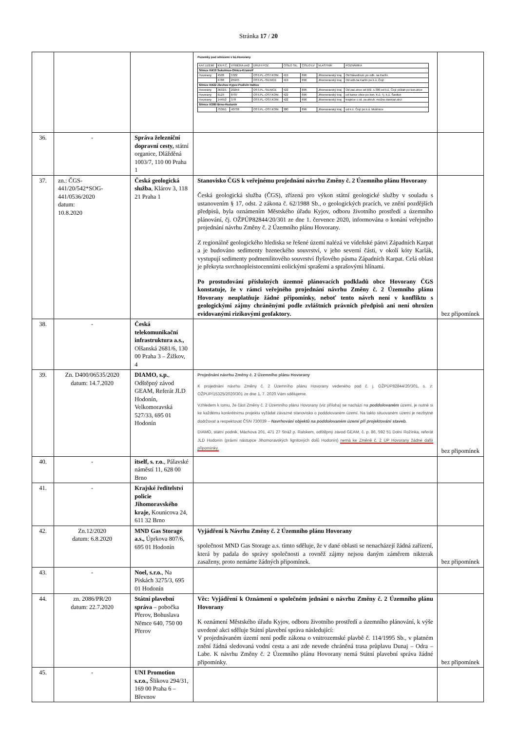Stránka 17 / 20
| | | | Pozemky pod silnicemi v kú.Hovorany / KAT.UZEMÍ / KN P.Č. / VÝMĚRA vm2 / DRUH POZ. / ČÍSLO SIL. / ČÍSLO LV / VLASTNÍK / POZNÁMKA / / --- / --- / --- / --- / --- / --- / --- / --- / / Silnice II/419 Sokolnice-Otnice-Krumvíř / / / / / / / / / Hovorany / 4508 / 5322 / OST.PL.-OST.KOM. / 419 / 896 / Jihomoravský kraj / Od Násedlovic po odb. na Karlín / / / 4788 / 25945 / OST.PL.-SILNICE / 419 / 896 / Jihomoravský kraj / Od odb.na Karlín po k.ú. Čejč / / Silnice II/422 Zlechov-Kyjov-Podivín-Valtice / / / / / / / / / Hovorany / 3632/1 / 20259 / OST.PL.-SILNICE / 422 / 896 / Jihomoravský kraj / Od zač.obce od křiž. s 380 od k.ú. Čejč průtah po kon.obce / / Hovorany / 6129 / 8707 / OST.PL.-OST.KOM. / 422 / 896 / Jihomoravský kraj / od konce obce po kon. K.ú. Tj. k.ú. Šardice / / Hovorany / 1445/2 / 378 / OST.PL.-OST.KOM. / 422 / 896 / Jihomoravský kraj / krajnice u sil. za obrub. možno darovat obci / / Silnice II/380 Brno-Hodonín / / / / / / / / / / 7536/1 / 40738 / OST.PL.-OST.KOM. / 380 / 896 / Jihomoravský kraj / od k.ú. Čejč po k.ú. Mutěnice / | |
| 36. | - | Správa železniční dopravní cesty, státní organice, Dlážděná 1003/7, 110 00 Praha 1 | | |
| 37. | zn.: ČGS-441/20/542*SOG-441/0536/2020 datum: 10.8.2020 | Česká geologická služba , Klárov 3, 118 21 Praha 1 | Stanovisko ČGS k veřejnému projednání návrhu Změny č. 2 Územního plánu Hovorany Česká geologická služba (ČGS), zřízená pro výkon státní geologické služby v souladu s ustanovením § 17, odst. 2 zákona č. 62/1988 Sb., o geologických pracích, ve znění pozdějších předpisů, byla oznámením Městského úřadu Kyjov, odboru životního prostředí a územního plánování, čj. OŽPÚP82844/20/301 ze dne 1. července 2020, informována o konání veřejného projednání návrhu Změny č. 2 Územního plánu Hovorany. Z regionálně geologického hlediska se řešené území nalézá ve vídeňské pánvi Západních Karpat a je budováno sedimenty bzeneckého souvrství, v jeho severní části, v okolí kóty Karlák, vystupují sedimenty podmenilitového souvrství flyšového pásma Západních Karpat. Celá oblast je překryta svrchnopleistocenními eolickými sprašemi a sprašovými hlínami. Po prostudování příslušných územně plánovacích podkladů obce Hovorany ČGS konstatuje, že v rámci veřejného projednání návrhu Změny č. 2 Územního plánu Hovorany neuplatňuje žádné připomínky, neboť tento návrh není v konfliktu s geologickými zájmy chráněnými podle zvláštních právních předpisů ani není ohrožen evidovanými rizikovými geofaktory. | bez připomínek |
| 38. | - | Česká telekomunikační infrastruktura a.s., Olšanská 2681/6, 130 00 Praha 3 – Žižkov, 4 | | |
| 39. | Zn. D400/06535/2020 datum: 14.7.2020 | DIAMO, s.p. , Odštěpný závod GEAM, Referát JLD Hodonín, Velkomoravská 527/33, 695 01 Hodonín | Projednání návrhu Změny č. 2 Územního plánu Hovorany K projednání návrhu Změny č. 2 Územního plánu Hovorany vedeného pod č. j. OŽPÚP82844/20/301, s. z: OŽPÚP/15325/2020/301 ze dne 1. 7. 2020 Vám sdělujeme. Vzhledem k tomu, že část Změny č. 2 Územního plánu Hovorany (viz příloha) se nachází na poddolovaném území, je nutné si ke každému konkrétnímu projektu vyžádat závazné stanovisko o poddolovaném území. Na takto situovaném území je nezbytné dodržovat a respektovat ČSN 730039 – Navrhování objektů na poddolovaném území při projektování staveb. DIAMO, státní podnik, Máchova 201, 471 27 Stráž p. Ralskem, odštěpný závod GEAM, č. p. 86, 592 51 Dolní Rožínka, referát JLD Hodonín (právní nástupce Jihomoravských lignitových dolů Hodonín) nemá ke Změně č. 2 ÚP Hovorany žádné další připomínky. | bez připomínek |
| 40. | - | itself, s. r.o. , Pálavské náměstí 11, 628 00 Brno | | |
| 41. | - | Krajské ředitelství policie Jihomoravského kraje, Kounicova 24, 611 32 Brno | | |
| 42. | Zn.12/2020 datum: 6.8.2020 | MND Gas Storage a.s., Úprkova 807/6, 695 01 Hodonín | Vyjádření k Návrhu Změny č. 2 Územního plánu Hovorany společnost MND Gas Storage a.s. tímto sděluje, že v dané oblasti se nenacházejí žádná zařízení, která by padala do správy společnosti a rovněž zájmy nejsou daným záměrem nikterak zasaženy, proto nemáme žádných připomínek. | bez připomínek |
| 43. | - | Noel, s.r.o. , Na Pískách 3275/3, 695 01 Hodonín | | |
| 44. | zn. 2086/PR/20 datum: 22.7.2020 | Státní plavební správa – pobočka Přerov, Bohuslava Němce 640, 750 00 Přerov | Věc: Vyjádření k Oznámení o společném jednání o návrhu Změny č. 2 Územního plánu Hovorany K oznámení Městského úřadu Kyjov, odboru životního prostředí a územního plánování, k výše uvedené akci sděluje Státní plavební správa následující: V projednávaném území není podle zákona o vnitrozemské plavbě č. 114/1995 Sb., v platném znění žádná sledovaná vodní cesta a ani zde nevede chráněná trasa průplavu Dunaj – Odra – Labe. K návrhu Změny č. 2 Územního plánu Hovorany nemá Státní plavební správa žádné připomínky. | bez připomínek |
| 45. | - | UNI Promotion s.r.o., Šlikova 294/31, 169 00 Praha 6 – Břevnov | | |